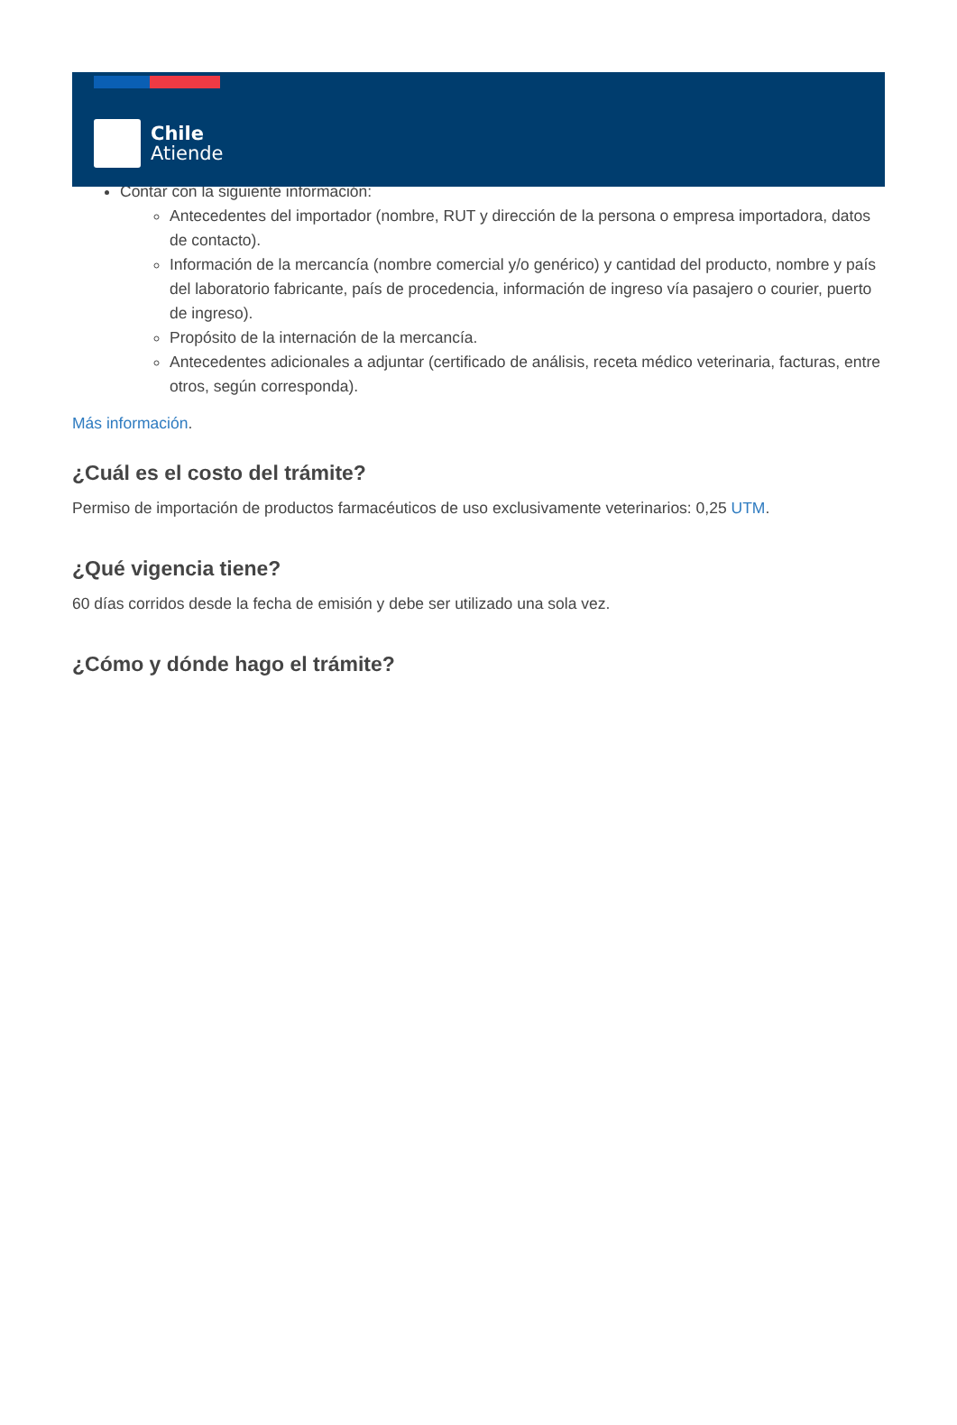Chile
Atiende
Contar con la siguiente información:
Antecedentes del importador (nombre, RUT y dirección de la persona o empresa importadora, datos de contacto).
Información de la mercancía (nombre comercial y/o genérico) y cantidad del producto, nombre y país del laboratorio fabricante, país de procedencia, información de ingreso vía pasajero o courier, puerto de ingreso).
Propósito de la internación de la mercancía.
Antecedentes adicionales a adjuntar (certificado de análisis, receta médico veterinaria, facturas, entre otros, según corresponda).
Más información.
¿Cuál es el costo del trámite?
Permiso de importación de productos farmacéuticos de uso exclusivamente veterinarios: 0,25 UTM.
¿Qué vigencia tiene?
60 días corridos desde la fecha de emisión y debe ser utilizado una sola vez.
¿Cómo y dónde hago el trámite?